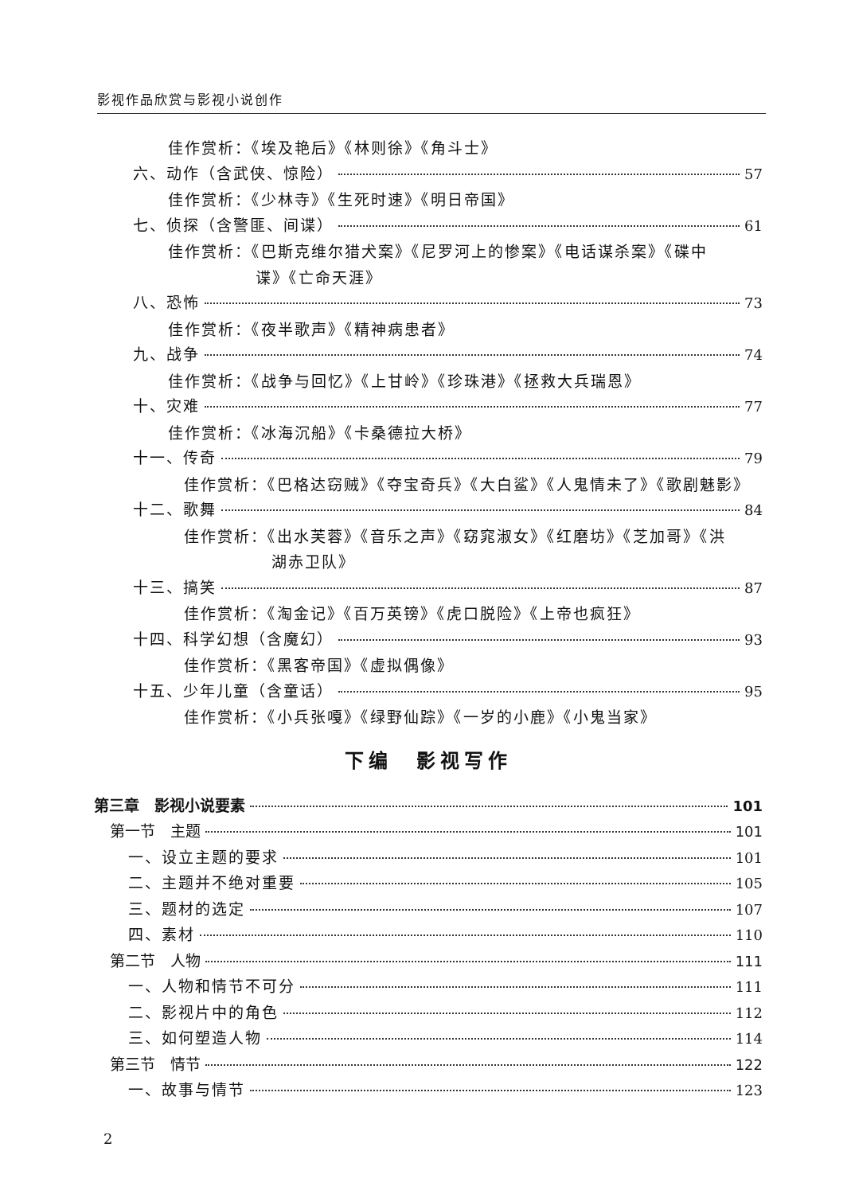影视作品欣赏与影视小说创作
佳作赏析：《埃及艳后》《林则徐》《角斗士》
六、动作（含武侠、惊险） 57
佳作赏析：《少林寺》《生死时速》《明日帝国》
七、侦探（含警匪、间谍） 61
佳作赏析：《巴斯克维尔猎犬案》《尼罗河上的惨案》《电话谋杀案》《碟中
谍》《亡命天涯》
八、恐怖 73
佳作赏析：《夜半歌声》《精神病患者》
九、战争 74
佳作赏析：《战争与回忆》《上甘岭》《珍珠港》《拯救大兵瑞恩》
十、灾难 77
佳作赏析：《冰海沉船》《卡桑德拉大桥》
十一、传奇 79
佳作赏析：《巴格达窃贼》《夺宝奇兵》《大白鲨》《人鬼情未了》《歌剧魅影》
十二、歌舞 84
佳作赏析：《出水芙蓉》《音乐之声》《窈窕淑女》《红磨坊》《芝加哥》《洪
湖赤卫队》
十三、搞笑 87
佳作赏析：《淘金记》《百万英镑》《虎口脱险》《上帝也疯狂》
十四、科学幻想（含魔幻） 93
佳作赏析：《黑客帝国》《虚拟偶像》
十五、少年儿童（含童话） 95
佳作赏析：《小兵张嘎》《绿野仙踪》《一岁的小鹿》《小鬼当家》
下编　影视写作
第三章　影视小说要素 101
第一节　主题 101
一、设立主题的要求 101
二、主题并不绝对重要 105
三、题材的选定 107
四、素材 110
第二节　人物 111
一、人物和情节不可分 111
二、影视片中的角色 112
三、如何塑造人物 114
第三节　情节 122
一、故事与情节 123
2